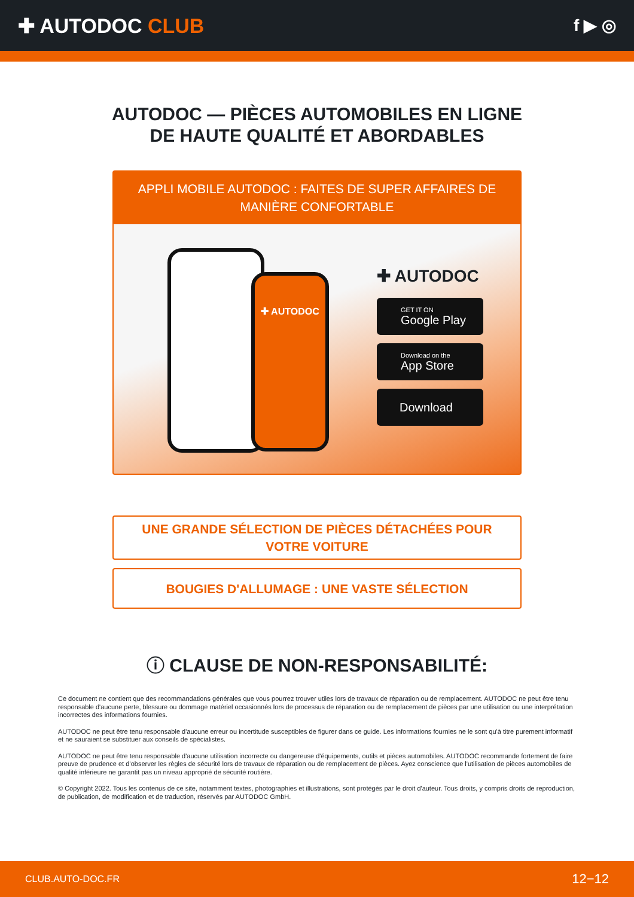✚ AUTODOC CLUB
f ▶ ◎
AUTODOC — PIÈCES AUTOMOBILES EN LIGNE DE HAUTE QUALITÉ ET ABORDABLES
APPLI MOBILE AUTODOC : FAITES DE SUPER AFFAIRES DE MANIÈRE CONFORTABLE
✚ AUTODOC
✚ AUTODOC
GET IT ON
Google Play
Download on the
App Store
Download
UNE GRANDE SÉLECTION DE PIÈCES DÉTACHÉES POUR VOTRE VOITURE
BOUGIES D'ALLUMAGE : UNE VASTE SÉLECTION
ⓘ CLAUSE DE NON-RESPONSABILITÉ:
Ce document ne contient que des recommandations générales que vous pourrez trouver utiles lors de travaux de réparation ou de remplacement. AUTODOC ne peut être tenu responsable d'aucune perte, blessure ou dommage matériel occasionnés lors de processus de réparation ou de remplacement de pièces par une utilisation ou une interprétation incorrectes des informations fournies.
AUTODOC ne peut être tenu responsable d'aucune erreur ou incertitude susceptibles de figurer dans ce guide. Les informations fournies ne le sont qu'à titre purement informatif et ne sauraient se substituer aux conseils de spécialistes.
AUTODOC ne peut être tenu responsable d'aucune utilisation incorrecte ou dangereuse d'équipements, outils et pièces automobiles. AUTODOC recommande fortement de faire preuve de prudence et d’observer les règles de sécurité lors de travaux de réparation ou de remplacement de pièces. Ayez conscience que l'utilisation de pièces automobiles de qualité inférieure ne garantit pas un niveau approprié de sécurité routière.
© Copyright 2022. Tous les contenus de ce site, notamment textes, photographies et illustrations, sont protégés par le droit d'auteur. Tous droits, y compris droits de reproduction, de publication, de modification et de traduction, réservés par AUTODOC GmbH.
CLUB.AUTO-DOC.FR 12−12